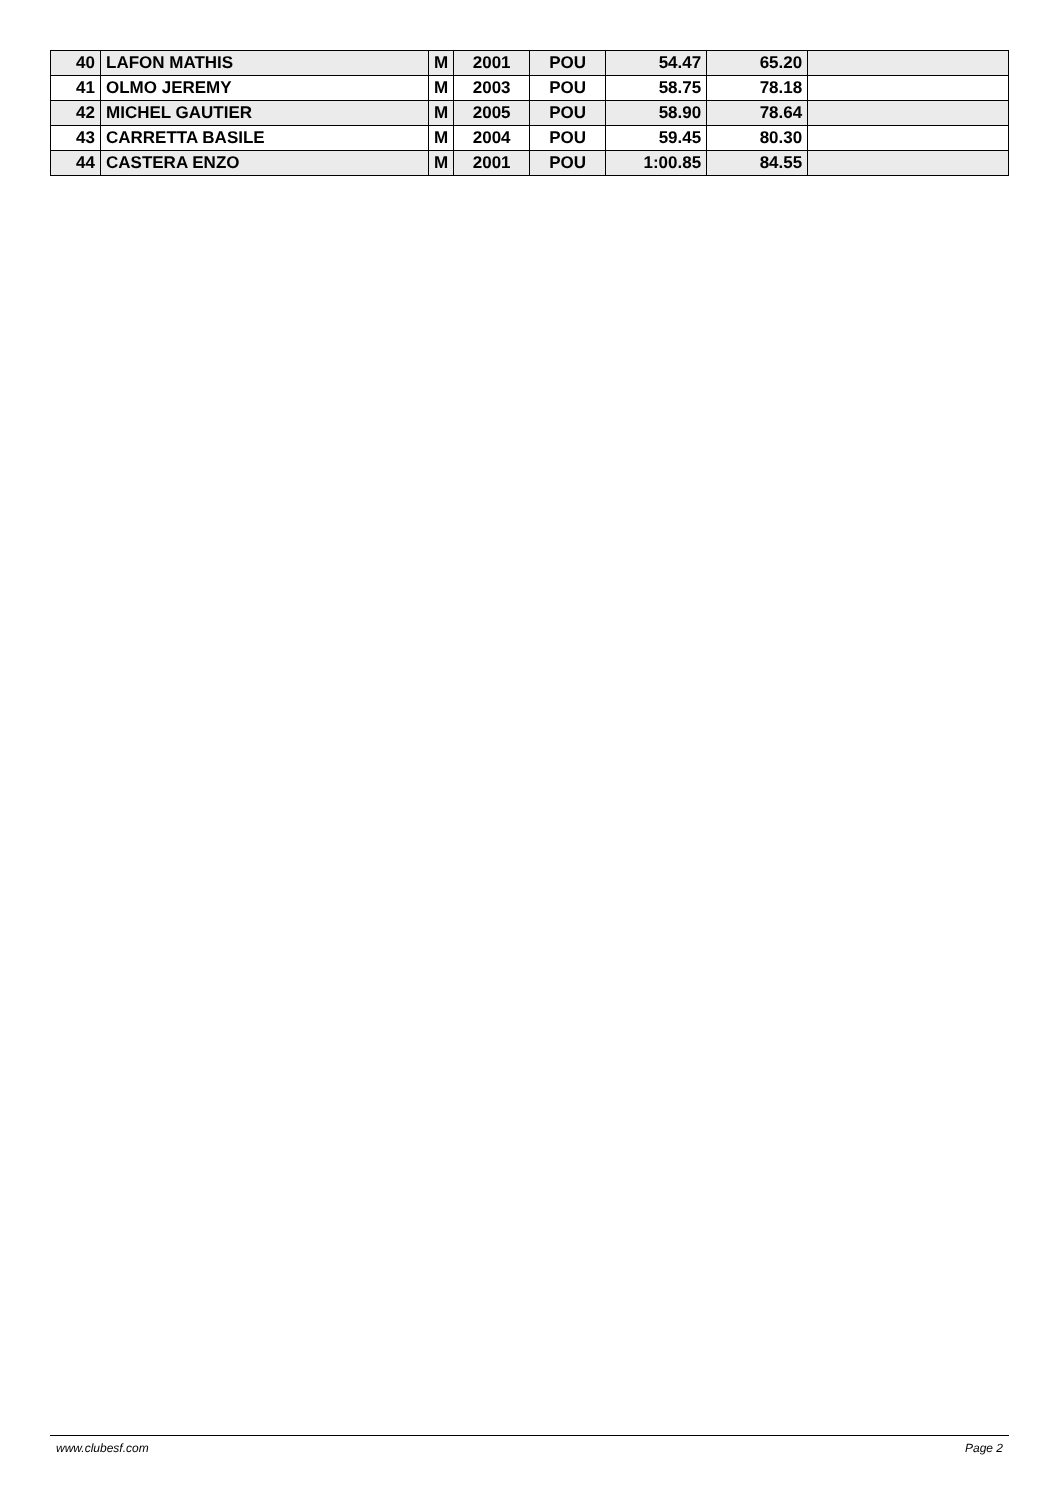| 40 | LAFON MATHIS | M | 2001 | POU | 54.47 | 65.20 | |
| 41 | OLMO JEREMY | M | 2003 | POU | 58.75 | 78.18 | |
| 42 | MICHEL GAUTIER | M | 2005 | POU | 58.90 | 78.64 | |
| 43 | CARRETTA BASILE | M | 2004 | POU | 59.45 | 80.30 | |
| 44 | CASTERA ENZO | M | 2001 | POU | 1:00.85 | 84.55 | |
www.clubesf.com Page 2